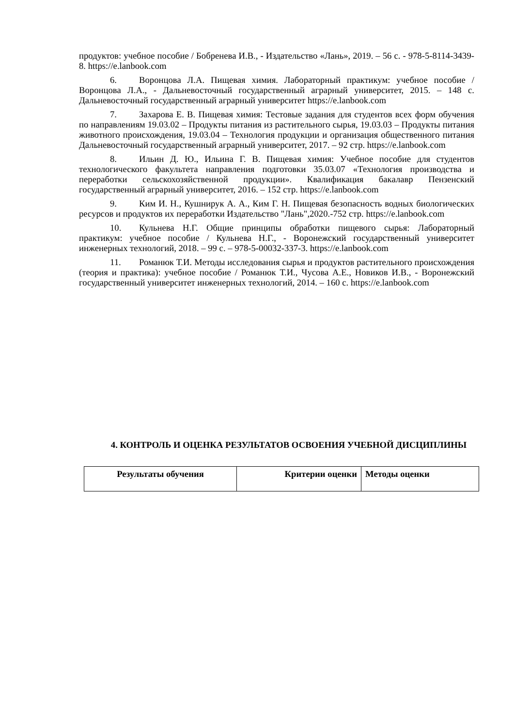продуктов: учебное пособие / Бобренева И.В., - Издательство «Лань», 2019. – 56 с. - 978-5-8114-3439-8. https://e.lanbook.com
6. Воронцова Л.А. Пищевая химия. Лабораторный практикум: учебное пособие / Воронцова Л.А., - Дальневосточный государственный аграрный университет, 2015. – 148 с. Дальневосточный государственный аграрный университет https://e.lanbook.com
7. Захарова Е. В. Пищевая химия: Тестовые задания для студентов всех форм обучения по направлениям 19.03.02 – Продукты питания из растительного сырья, 19.03.03 – Продукты питания животного происхождения, 19.03.04 – Технология продукции и организация общественного питания Дальневосточный государственный аграрный университет, 2017. – 92 стр. https://e.lanbook.com
8. Ильин Д. Ю., Ильина Г. В. Пищевая химия: Учебное пособие для студентов технологического факультета направления подготовки 35.03.07 «Технология производства и переработки сельскохозяйственной продукции». Квалификация бакалавр Пензенский государственный аграрный университет, 2016. – 152 стр. https://e.lanbook.com
9. Ким И. Н., Кушнирук А. А., Ким Г. Н. Пищевая безопасность водных биологических ресурсов и продуктов их переработки Издательство "Лань",2020.-752 стр. https://e.lanbook.com
10. Кульнева Н.Г. Общие принципы обработки пищевого сырья: Лабораторный практикум: учебное пособие / Кульнева Н.Г., - Воронежский государственный университет инженерных технологий, 2018. – 99 с. – 978-5-00032-337-3. https://e.lanbook.com
11. Романюк Т.И. Методы исследования сырья и продуктов растительного происхождения (теория и практика): учебное пособие / Романюк Т.И., Чусова А.Е., Новиков И.В., - Воронежский государственный университет инженерных технологий, 2014. – 160 с. https://e.lanbook.com
4. КОНТРОЛЬ И ОЦЕНКА РЕЗУЛЬТАТОВ ОСВОЕНИЯ УЧЕБНОЙ ДИСЦИПЛИНЫ
| Результаты обучения | Критерии оценки | Методы оценки |
| --- | --- | --- |